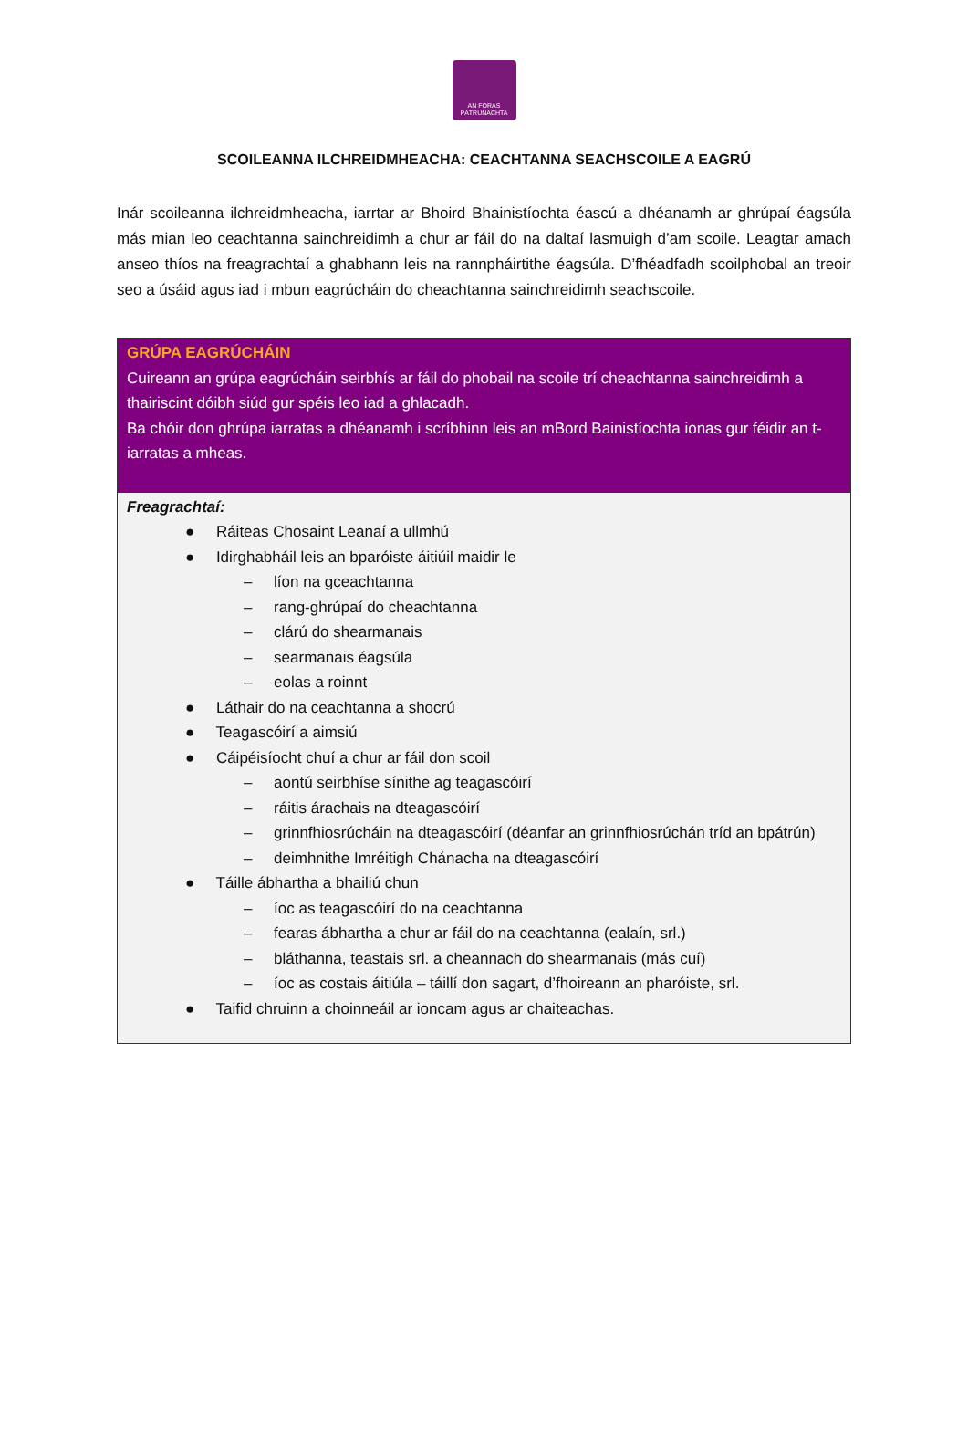AN FORAS
PÁTRÚNACHTA
SCOILEANNA ILCHREIDMHEACHA: CEACHTANNA SEACHSCOILE A EAGRÚ
Inár scoileanna ilchreidmheacha, iarrtar ar Bhoird Bhainistíochta éascú a dhéanamh ar ghrúpaí éagsúla más mian leo ceachtanna sainchreidimh a chur ar fáil do na daltaí lasmuigh d’am scoile. Leagtar amach anseo thíos na freagrachtaí a ghabhann leis na rannpháirtithe éagsúla. D’fhéadfadh scoilphobal an treoir seo a úsáid agus iad i mbun eagrúcháin do cheachtanna sainchreidimh seachscoile.
| GRÚPA EAGRÚCHÁIN Cuireann an grúpa eagrúcháin seirbhís ar fáil do phobail na scoile trí cheachtanna sainchreidimh a thairiscint dóibh siúd gur spéis leo iad a ghlacadh. Ba chóir don ghrúpa iarratas a dhéanamh i scríbhinn leis an mBord Bainistíochta ionas gur féidir an t-iarratas a mheas. |
| Freagrachtaí: ● Ráiteas Chosaint Leanaí a ullmhú ● Idirghabháil leis an bparóiste áitiúil maidir le – líon na gceachtanna – rang-ghrúpaí do cheachtanna – clárú do shearmanais – searmanais éagsúla – eolas a roinnt ● Láthair do na ceachtanna a shocrú ● Teagascóirí a aimsiú ● Cáipéisíocht chuí a chur ar fáil don scoil – aontú seirbhíse sínithe ag teagascóirí – ráitis árachais na dteagascóirí – grinnfhiosrúcháin na dteagascóirí (déanfar an grinnfhiosrúchán tríd an bpátrún) – deimhnithe Imréitigh Chánacha na dteagascóirí ● Táille ábhartha a bhailiú chun – íoc as teagascóirí do na ceachtanna – fearas ábhartha a chur ar fáil do na ceachtanna (ealaín, srl.) – bláthanna, teastais srl. a cheannach do shearmanais (más cuí) – íoc as costais áitiúla – táillí don sagart, d’fhoireann an pharóiste, srl. ● Taifid chruinn a choinneáil ar ioncam agus ar chaiteachas. |